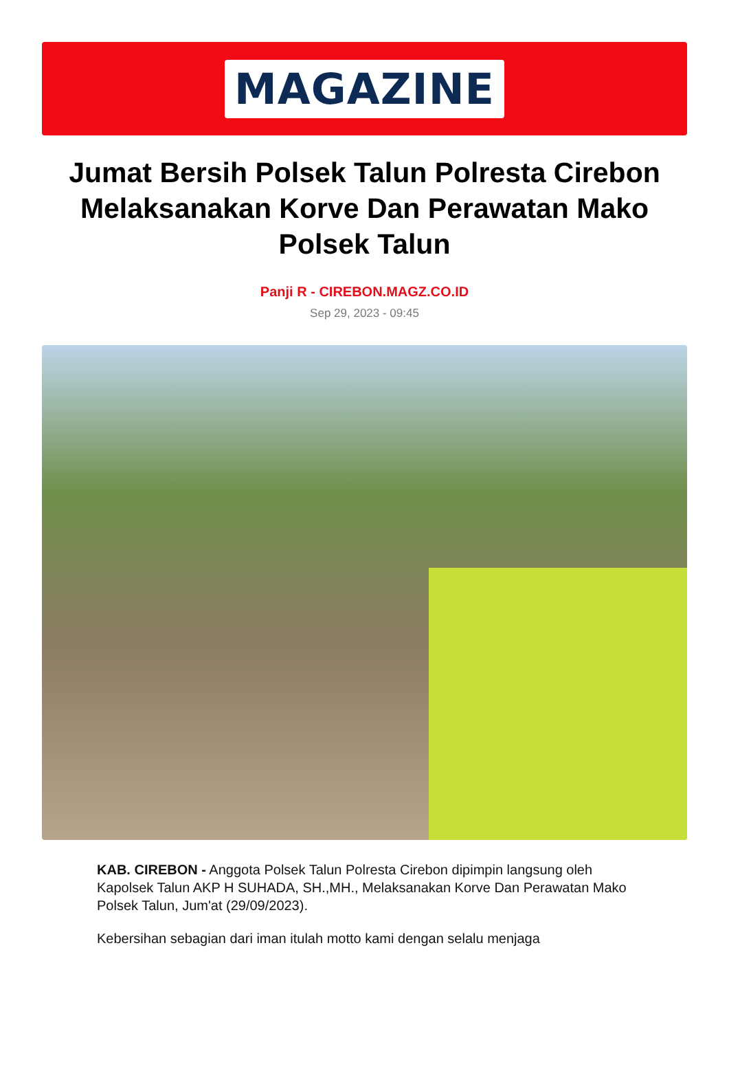MAGAZINE
Jumat Bersih Polsek Talun Polresta Cirebon Melaksanakan Korve Dan Perawatan Mako Polsek Talun
Panji R - CIREBON.MAGZ.CO.ID
Sep 29, 2023 - 09:45
KAB. CIREBON - Anggota Polsek Talun Polresta Cirebon dipimpin langsung oleh Kapolsek Talun AKP H SUHADA, SH.,MH., Melaksanakan Korve Dan Perawatan Mako Polsek Talun, Jum'at (29/09/2023).
Kebersihan sebagian dari iman itulah motto kami dengan selalu menjaga